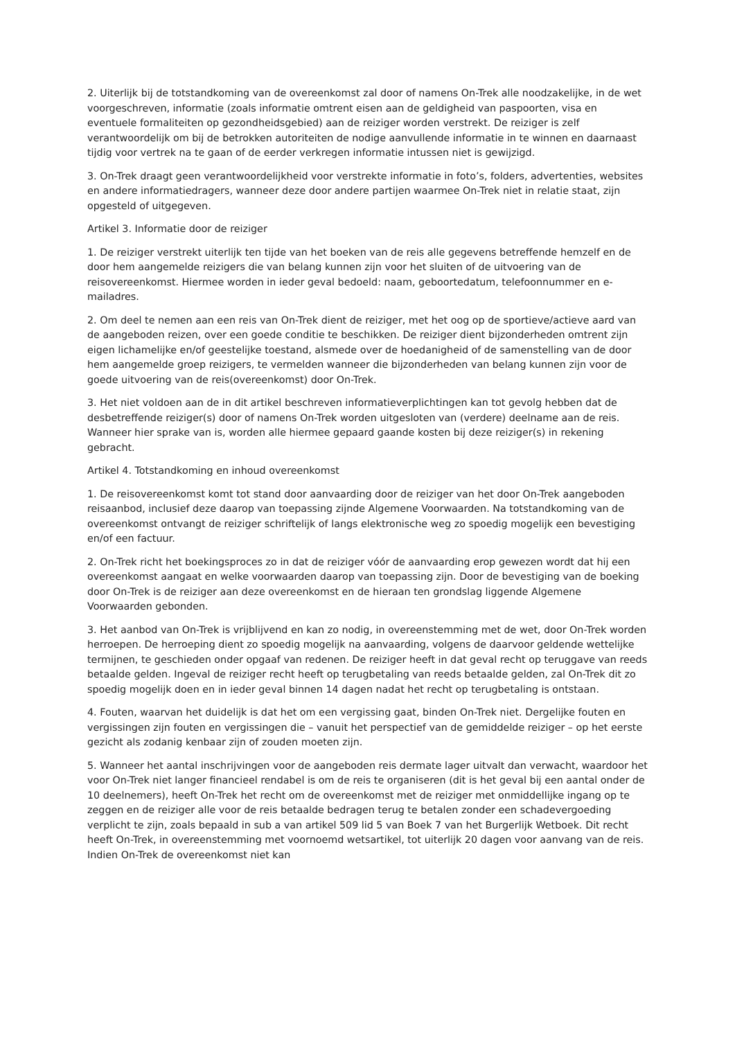2. Uiterlijk bij de totstandkoming van de overeenkomst zal door of namens On-Trek alle noodzakelijke, in de wet voorgeschreven, informatie (zoals informatie omtrent eisen aan de geldigheid van paspoorten, visa en eventuele formaliteiten op gezondheidsgebied) aan de reiziger worden verstrekt. De reiziger is zelf verantwoordelijk om bij de betrokken autoriteiten de nodige aanvullende informatie in te winnen en daarnaast tijdig voor vertrek na te gaan of de eerder verkregen informatie intussen niet is gewijzigd.
3. On-Trek draagt geen verantwoordelijkheid voor verstrekte informatie in foto’s, folders, advertenties, websites en andere informatiedragers, wanneer deze door andere partijen waarmee On-Trek niet in relatie staat, zijn opgesteld of uitgegeven.
Artikel 3. Informatie door de reiziger
1. De reiziger verstrekt uiterlijk ten tijde van het boeken van de reis alle gegevens betreffende hemzelf en de door hem aangemelde reizigers die van belang kunnen zijn voor het sluiten of de uitvoering van de reisovereenkomst. Hiermee worden in ieder geval bedoeld: naam, geboortedatum, telefoonnummer en e-mailadres.
2. Om deel te nemen aan een reis van On-Trek dient de reiziger, met het oog op de sportieve/actieve aard van de aangeboden reizen, over een goede conditie te beschikken. De reiziger dient bijzonderheden omtrent zijn eigen lichamelijke en/of geestelijke toestand, alsmede over de hoedanigheid of de samenstelling van de door hem aangemelde groep reizigers, te vermelden wanneer die bijzonderheden van belang kunnen zijn voor de goede uitvoering van de reis(overeenkomst) door On-Trek.
3. Het niet voldoen aan de in dit artikel beschreven informatieverplichtingen kan tot gevolg hebben dat de desbetreffende reiziger(s) door of namens On-Trek worden uitgesloten van (verdere) deelname aan de reis. Wanneer hier sprake van is, worden alle hiermee gepaard gaande kosten bij deze reiziger(s) in rekening gebracht.
Artikel 4. Totstandkoming en inhoud overeenkomst
1. De reisovereenkomst komt tot stand door aanvaarding door de reiziger van het door On-Trek aangeboden reisaanbod, inclusief deze daarop van toepassing zijnde Algemene Voorwaarden. Na totstandkoming van de overeenkomst ontvangt de reiziger schriftelijk of langs elektronische weg zo spoedig mogelijk een bevestiging en/of een factuur.
2. On-Trek richt het boekingsproces zo in dat de reiziger vóór de aanvaarding erop gewezen wordt dat hij een overeenkomst aangaat en welke voorwaarden daarop van toepassing zijn. Door de bevestiging van de boeking door On-Trek is de reiziger aan deze overeenkomst en de hieraan ten grondslag liggende Algemene Voorwaarden gebonden.
3. Het aanbod van On-Trek is vrijblijvend en kan zo nodig, in overeenstemming met de wet, door On-Trek worden herroepen. De herroeping dient zo spoedig mogelijk na aanvaarding, volgens de daarvoor geldende wettelijke termijnen, te geschieden onder opgaaf van redenen. De reiziger heeft in dat geval recht op teruggave van reeds betaalde gelden. Ingeval de reiziger recht heeft op terugbetaling van reeds betaalde gelden, zal On-Trek dit zo spoedig mogelijk doen en in ieder geval binnen 14 dagen nadat het recht op terugbetaling is ontstaan.
4. Fouten, waarvan het duidelijk is dat het om een vergissing gaat, binden On-Trek niet. Dergelijke fouten en vergissingen zijn fouten en vergissingen die – vanuit het perspectief van de gemiddelde reiziger – op het eerste gezicht als zodanig kenbaar zijn of zouden moeten zijn.
5. Wanneer het aantal inschrijvingen voor de aangeboden reis dermate lager uitvalt dan verwacht, waardoor het voor On-Trek niet langer financieel rendabel is om de reis te organiseren (dit is het geval bij een aantal onder de 10 deelnemers), heeft On-Trek het recht om de overeenkomst met de reiziger met onmiddellijke ingang op te zeggen en de reiziger alle voor de reis betaalde bedragen terug te betalen zonder een schadevergoeding verplicht te zijn, zoals bepaald in sub a van artikel 509 lid 5 van Boek 7 van het Burgerlijk Wetboek. Dit recht heeft On-Trek, in overeenstemming met voornoemd wetsartikel, tot uiterlijk 20 dagen voor aanvang van de reis. Indien On-Trek de overeenkomst niet kan